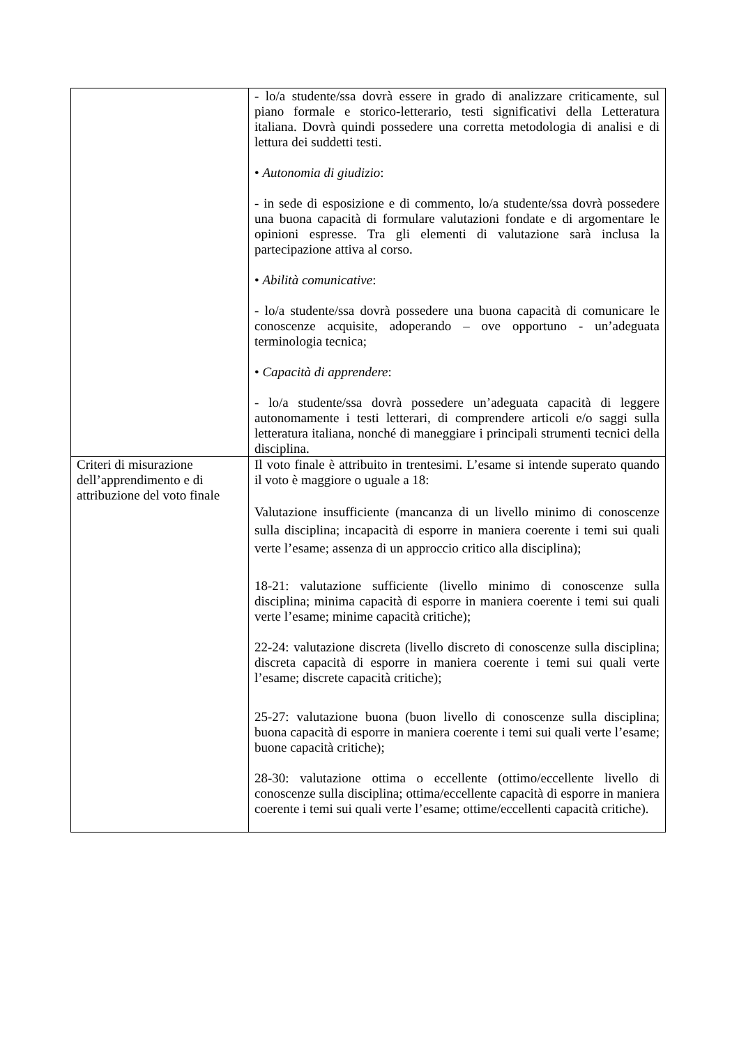| | - lo/a studente/ssa dovrà essere in grado di analizzare criticamente, sul piano formale e storico-letterario, testi significativi della Letteratura italiana. Dovrà quindi possedere una corretta metodologia di analisi e di lettura dei suddetti testi. • Autonomia di giudizio : - in sede di esposizione e di commento, lo/a studente/ssa dovrà possedere una buona capacità di formulare valutazioni fondate e di argomentare le opinioni espresse. Tra gli elementi di valutazione sarà inclusa la partecipazione attiva al corso. • Abilità comunicative : - lo/a studente/ssa dovrà possedere una buona capacità di comunicare le conoscenze acquisite, adoperando – ove opportuno - un’adeguata terminologia tecnica; • Capacità di apprendere : - lo/a studente/ssa dovrà possedere un’adeguata capacità di leggere autonomamente i testi letterari, di comprendere articoli e/o saggi sulla letteratura italiana, nonché di maneggiare i principali strumenti tecnici della disciplina. |
| Criteri di misurazione dell’apprendimento e di attribuzione del voto finale | Il voto finale è attribuito in trentesimi. L’esame si intende superato quando il voto è maggiore o uguale a 18: Valutazione insufficiente (mancanza di un livello minimo di conoscenze sulla disciplina; incapacità di esporre in maniera coerente i temi sui quali verte l’esame; assenza di un approccio critico alla disciplina); 18-21: valutazione sufficiente (livello minimo di conoscenze sulla disciplina; minima capacità di esporre in maniera coerente i temi sui quali verte l’esame; minime capacità critiche); 22-24: valutazione discreta (livello discreto di conoscenze sulla disciplina; discreta capacità di esporre in maniera coerente i temi sui quali verte l’esame; discrete capacità critiche); 25-27: valutazione buona (buon livello di conoscenze sulla disciplina; buona capacità di esporre in maniera coerente i temi sui quali verte l’esame; buone capacità critiche); 28-30: valutazione ottima o eccellente (ottimo/eccellente livello di conoscenze sulla disciplina; ottima/eccellente capacità di esporre in maniera coerente i temi sui quali verte l’esame; ottime/eccellenti capacità critiche). |